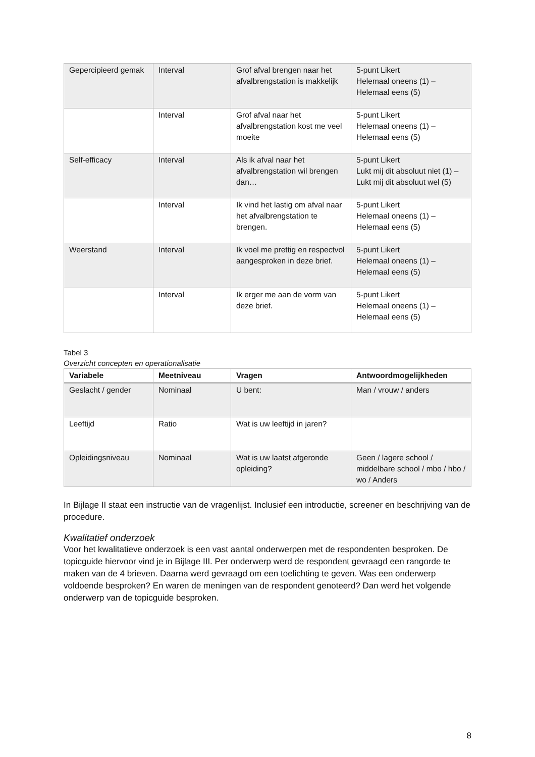| Gepercipieerd gemak | Interval | Grof afval brengen naar het afvalbrengstation is makkelijk | 5-punt Likert Helemaal oneens (1) – Helemaal eens (5) |
| | Interval | Grof afval naar het afvalbrengstation kost me veel moeite | 5-punt Likert Helemaal oneens (1) – Helemaal eens (5) |
| Self-efficacy | Interval | Als ik afval naar het afvalbrengstation wil brengen dan… | 5-punt Likert Lukt mij dit absoluut niet (1) – Lukt mij dit absoluut wel (5) |
| | Interval | Ik vind het lastig om afval naar het afvalbrengstation te brengen. | 5-punt Likert Helemaal oneens (1) – Helemaal eens (5) |
| Weerstand | Interval | Ik voel me prettig en respectvol aangesproken in deze brief. | 5-punt Likert Helemaal oneens (1) – Helemaal eens (5) |
| | Interval | Ik erger me aan de vorm van deze brief. | 5-punt Likert Helemaal oneens (1) – Helemaal eens (5) |
Tabel 3
Overzicht concepten en operationalisatie
| Variabele | Meetniveau | Vragen | Antwoordmogelijkheden |
| --- | --- | --- | --- |
| Geslacht / gender | Nominaal | U bent: | Man / vrouw / anders |
| Leeftijd | Ratio | Wat is uw leeftijd in jaren? | |
| Opleidingsniveau | Nominaal | Wat is uw laatst afgeronde opleiding? | Geen / lagere school / middelbare school / mbo / hbo / wo / Anders |
In Bijlage II staat een instructie van de vragenlijst. Inclusief een introductie, screener en beschrijving van de procedure.
Kwalitatief onderzoek
Voor het kwalitatieve onderzoek is een vast aantal onderwerpen met de respondenten besproken. De topicguide hiervoor vind je in Bijlage III. Per onderwerp werd de respondent gevraagd een rangorde te maken van de 4 brieven. Daarna werd gevraagd om een toelichting te geven. Was een onderwerp voldoende besproken? En waren de meningen van de respondent genoteerd? Dan werd het volgende onderwerp van de topicguide besproken.
8